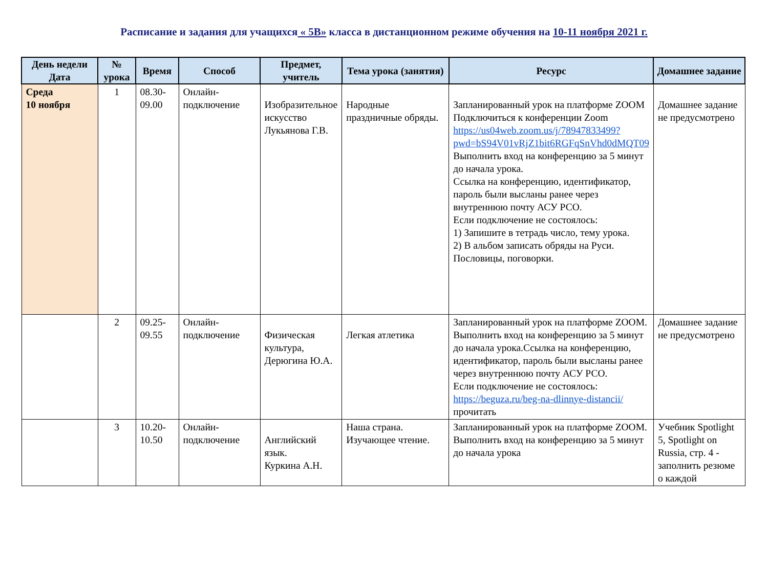Расписание и задания для учащихся « 5В» класса в дистанционном режиме обучения на 10-11 ноября 2021 г.
| День недели Дата | № урока | Время | Способ | Предмет, учитель | Тема урока (занятия) | Ресурс | Домашнее задание |
| --- | --- | --- | --- | --- | --- | --- | --- |
| Среда 10 ноября | 1 | 08.30- 09.00 | Онлайн-подключение | Изобразительное искусство Лукьянова Г.В. | Народные праздничные обряды. | Запланированный урок на платформе ZOOM Подключиться к конференции Zoom https://us04web.zoom.us/j/78947833499?pwd=bS94V01vRjZ1bit6RGFqSnVhd0dMQT09 Выполнить вход на конференцию за 5 минут до начала урока. Ссылка на конференцию, идентификатор, пароль были высланы ранее через внутреннюю почту АСУ РСО. Если подключение не состоялось: 1) Запишите в тетрадь число, тему урока. 2) В альбом записать обряды на Руси. Пословицы, поговорки. | Домашнее задание не предусмотрено |
| | 2 | 09.25- 09.55 | Онлайн-подключение | Физическая культура, Дерюгина Ю.А. | Легкая атлетика | Запланированный урок на платформе ZOOM. Выполнить вход на конференцию за 5 минут до начала урока.Ссылка на конференцию, идентификатор, пароль были высланы ранее через внутреннюю почту АСУ РСО. Если подключение не состоялось: https://beguza.ru/beg-na-dlinnye-distancii/ прочитать | Домашнее задание не предусмотрено |
| | 3 | 10.20- 10.50 | Онлайн-подключение | Английский язык. Куркина А.Н. | Наша страна. Изучающее чтение. | Запланированный урок на платформе ZOOM. Выполнить вход на конференцию за 5 минут до начала урока | Учебник Spotlight 5, Spotlight on Russia, стр. 4 - заполнить резюме о каждой |